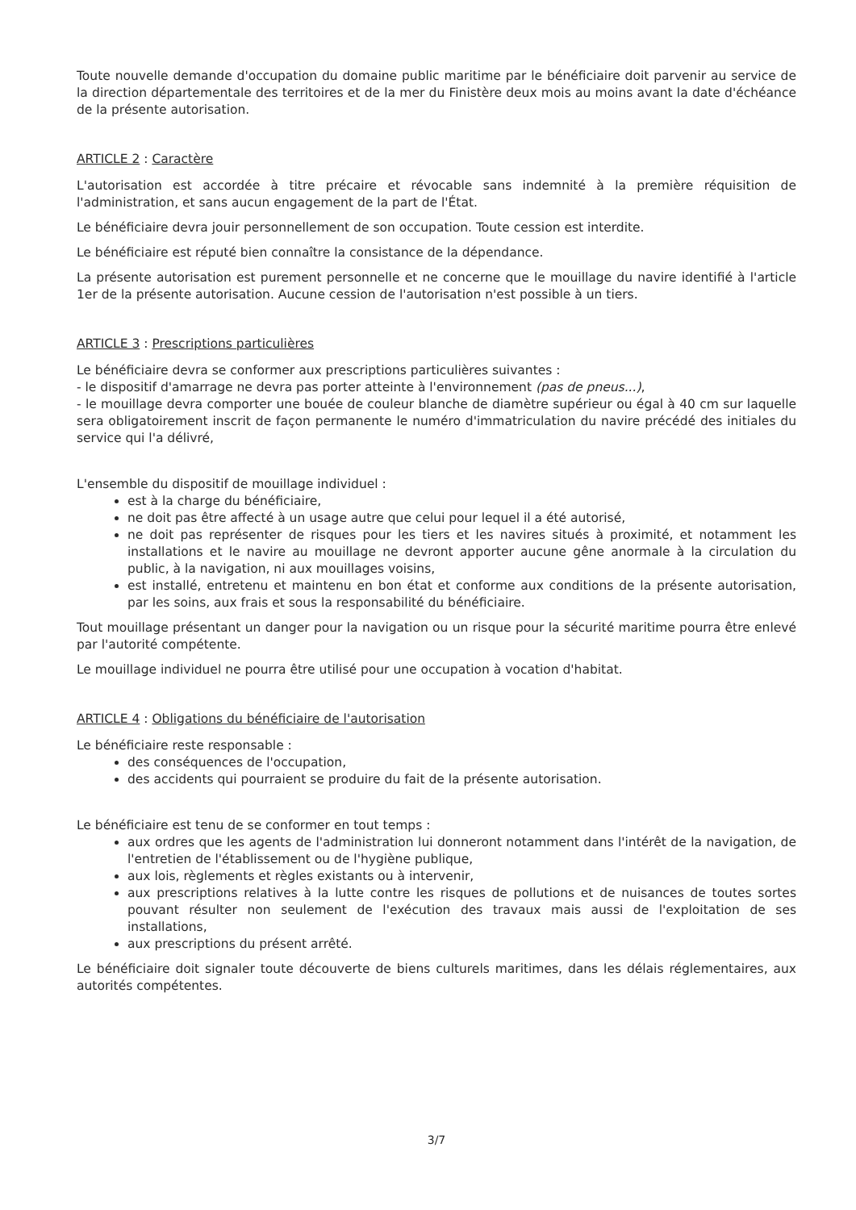Toute nouvelle demande d'occupation du domaine public maritime par le bénéficiaire doit parvenir au service de la direction départementale des territoires et de la mer du Finistère deux mois au moins avant la date d'échéance de la présente autorisation.
ARTICLE 2 : Caractère
L'autorisation est accordée à titre précaire et révocable sans indemnité à la première réquisition de l'administration, et sans aucun engagement de la part de l'État.
Le bénéficiaire devra jouir personnellement de son occupation. Toute cession est interdite.
Le bénéficiaire est réputé bien connaître la consistance de la dépendance.
La présente autorisation est purement personnelle et ne concerne que le mouillage du navire identifié à l'article 1er de la présente autorisation. Aucune cession de l'autorisation n'est possible à un tiers.
ARTICLE 3 : Prescriptions particulières
Le bénéficiaire devra se conformer aux prescriptions particulières suivantes :
- le dispositif d'amarrage ne devra pas porter atteinte à l'environnement (pas de pneus...),
- le mouillage devra comporter une bouée de couleur blanche de diamètre supérieur ou égal à 40 cm sur laquelle sera obligatoirement inscrit de façon permanente le numéro d'immatriculation du navire précédé des initiales du service qui l'a délivré,
L'ensemble du dispositif de mouillage individuel :
est à la charge du bénéficiaire,
ne doit pas être affecté à un usage autre que celui pour lequel il a été autorisé,
ne doit pas représenter de risques pour les tiers et les navires situés à proximité, et notamment les installations et le navire au mouillage ne devront apporter aucune gêne anormale à la circulation du public, à la navigation, ni aux mouillages voisins,
est installé, entretenu et maintenu en bon état et conforme aux conditions de la présente autorisation, par les soins, aux frais et sous la responsabilité du bénéficiaire.
Tout mouillage présentant un danger pour la navigation ou un risque pour la sécurité maritime pourra être enlevé par l'autorité compétente.
Le mouillage individuel ne pourra être utilisé pour une occupation à vocation d'habitat.
ARTICLE 4 : Obligations du bénéficiaire de l'autorisation
Le bénéficiaire reste responsable :
des conséquences de l'occupation,
des accidents qui pourraient se produire du fait de la présente autorisation.
Le bénéficiaire est tenu de se conformer en tout temps :
aux ordres que les agents de l'administration lui donneront notamment dans l'intérêt de la navigation, de l'entretien de l'établissement ou de l'hygiène publique,
aux lois, règlements et règles existants ou à intervenir,
aux prescriptions relatives à la lutte contre les risques de pollutions et de nuisances de toutes sortes pouvant résulter non seulement de l'exécution des travaux mais aussi de l'exploitation de ses installations,
aux prescriptions du présent arrêté.
Le bénéficiaire doit signaler toute découverte de biens culturels maritimes, dans les délais réglementaires, aux autorités compétentes.
3/7